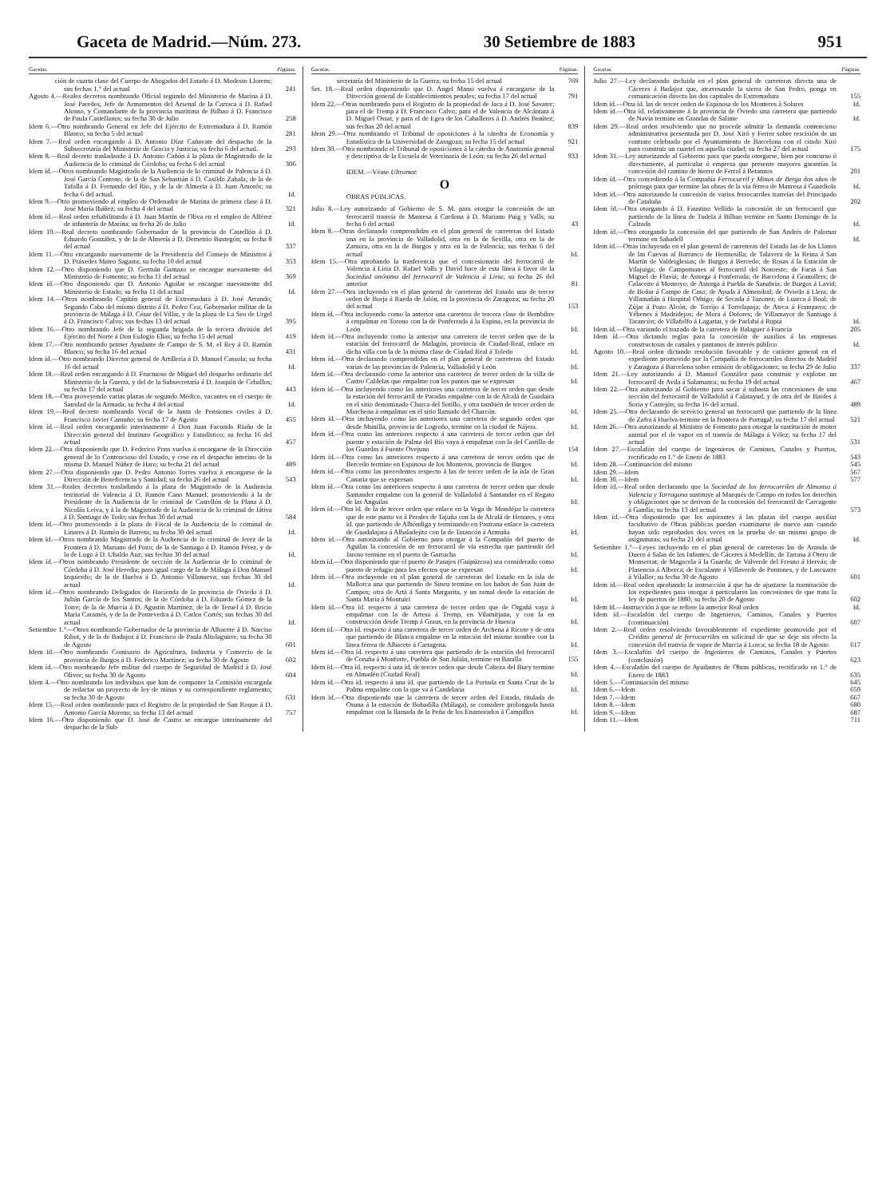Gaceta de Madrid.—Núm. 273. 30 Setiembre de 1883 951
Gacetas. Páginas.
ción de cuarta clase del Cuerpo de Abogados del Estado á D. Modesto Llorens; sus fechas 1.° del actual 241
Agosto 4.—Reales decretos nombrando Oficial segundo del Ministerio de Marina á D. José Paredes; Jefe de Armamentos del Arsenal de la Carraca á D. Rafael Alonso, y Comandante de la provincia marítima de Bilbao á D. Francisco de Paula Castellanos; su fecha 30 de Julio 258
Idem 6.—Otro nombrando General en Jefe del Ejército de Extremadura á D. Ramón Blanco; su fecha 5 del actual 281
Idem 7.—Real orden encargando á D. Antonio Díaz Cañavate del despacho de la Subsecretaría del Ministerio de Gracia y Justicia; su fecha 6 del actual. 293
Idem 8.—Real decreto trasladando á D. Antonio Cañón á la plaza de Magistrado de la Audiencia de lo criminal de Córdoba; su fecha 6 del actual 306
Idem íd.—Otros nombrando Magistrado de la Audiencia de lo criminal de Palencia á D. José García Centeno; de la de San Sebastián á D. Casildo Zabala; de la de Tafalla á D. Fernando del Río, y de la de Almería á D. Juan Amorós; su fecha 6 del actual. Id.
Idem 9.—Otro promoviendo al empleo de Ordenador de Marina de primera clase á D. José María Ibáñez; su fecha 4 del actual 321
Idem íd.—Real orden rehabilitando á D. Juan Martín de Oliva en el empleo de Alférez de infantería de Marina; su fecha 26 de Julio Id.
Idem 10.—Real decreto nombrando Gobernador de la provincia de Castellón á D. Eduardo González, y de la de Almería á D. Demetrio Bustegón; su fecha 8 del actual 337
Idem 11.—Otro encargando nuevamente de la Presidencia del Consejo de Ministros á D. Práxedes Mateo Sagasta; su fecha 10 del actual 353
Idem 12.—Otro disponiendo que D. Germán Gamazo se encargue nuevamente del Ministerio de Fomento; su fecha 11 del actual 369
Idem íd.—Otro disponiendo que D. Antonio Aguilar se encargue nuevamente del Ministerio de Estado; su fecha 11 del actual Id.
Idem 14.—Otros nombrando Capitán general de Extremadura á D. José Arrando; Segundo Cabo del mismo distrito á D. Pedro Cea; Gobernador militar de la provincia de Málaga á D. César del Villar, y de la plaza de La Seo de Urgel á D. Francisco Calvo; sus fechas 13 del actual 395
Idem 16.—Otro nombrando Jefe de la segunda brigada de la tercera división del Ejército del Norte á Don Eulogio Elías; su fecha 15 del actual 419
Idem 17.—Otro nombrando primer Ayudante de Campo de S. M. el Rey á D. Ramón Blanco; su fecha 16 del actual 431
Idem íd.—Otro nombrando Director general de Artillería á D. Manuel Cassola; su fecha 16 del actual Id.
Idem 18.—Real orden encargando á D. Fructuoso de Miguel del despacho ordinario del Ministerio de la Guerra, y del de la Subsecretaría á D. Joaquín de Ceballos; su fecha 17 del actual 443
Idem 18.—Otra proveyendo varias plazas de segundo Médico, vacantes en el cuerpo de Sanidad de la Armada; su fecha 4 del actual Id.
Idem 19.—Real decreto nombrando Vocal de la Junta de Pensiones civiles á D. Francisco Javier Camuño; su fecha 17 de Agosto 455
Idem íd.—Real orden encargando interinamente á Don Juan Facundo Riaño de la Dirección general del Instituto Geográfico y Estadístico; su fecha 16 del actual 457
Idem 22.—Otra disponiendo que D. Federico Pons vuelva á encargarse de la Dirección general de lo Contencioso del Estado, y cese en el despacho interino de la misma D. Manuel Núñez de Haro; su fecha 21 del actual 489
Idem 27.—Otra disponiendo que D. Pedro Antonio Torres vuelva á encargarse de la Dirección de Beneficencia y Sanidad; su fecha 26 del actual 543
Idem 31.—Reales decretos trasladando á la plaza de Magistrado de la Audiencia territorial de Valencia á D. Ramón Cano Manuel; promoviendo á la de Presidente de la Audiencia de lo criminal de Castellón de la Plana á D. Nicolás Leiva, y á la de Magistrado de la Audiencia de lo criminal de Játiva á D. Santiago de Todo; sus fechas 30 del actual 584
Idem íd.—Otro promoviendo á la plaza de Fiscal de la Audiencia de lo criminal de Linares á D. Ramón de Barreta; su fecha 30 del actual Id.
Idem íd.—Otros nombrando Magistrado de la Audiencia de lo criminal de Jerez de la Frontera á D. Mariano del Pozo; de la de Santiago á D. Ramón Pérez, y de la de Lugo á D. Ubaldo Auz; sus fechas 30 del actual Id.
Idem íd.—Otros nombrando Presidente de sección de la Audiencia de lo criminal de Córdoba á D. José Heredia; para igual cargo de la de Málaga á Don Manuel Izquierdo; de la de Huelva á D. Antonio Villanueva; sus fechas 30 del actual Id.
Idem íd.—Otros nombrando Delegados de Hacienda de la provincia de Oviedo á D. Julián García de los Santos; de la de Córdoba á D. Eduardo Gómez de la Torre; de la de Murcia á D. Agustín Martínez; de la de Teruel á D. Bricio María Caramés, y de la de Pontevedra á D. Carlos Cortés; sus fechas 30 del actual Id.
Setiembre 1.°—Otros nombrando Gobernador de la provincia de Albacete á D. Narciso Ribot, y de la de Badajoz á D. Francisco de Paula Altolaguirre; su fecha 30 de Agosto 601
Idem íd.—Otro nombrando Comisario de Agricultura, Industria y Comercio de la provincia de Burgos á D. Federico Martínez; su fecha 30 de Agosto 602
Idem íd.—Otro nombrando Jefe militar del cuerpo de Seguridad de Madrid á D. José Oliver; su fecha 30 de Agosto 604
Idem 4.—Otro nombrando los individuos que han de componer la Comisión encargada de redactar un proyecto de ley de minas y su correspondiente reglamento; su fecha 30 de Agosto 631
Idem 15.—Real orden nombrando para el Registro de la propiedad de San Roque á D. Antonio García Moreno; su fecha 13 del actual 757
Idem 16.—Otra disponiendo que D. José de Castro se encargue interinamente del despacho de la Sub-
Gacetas. Páginas.
secretaría del Ministerio de la Guerra; su fecha 15 del actual 769
Set. 18.—Real orden disponiendo que D. Angel Mansi vuelva á encargarse de la Dirección general de Establecimientos penales; su fecha 17 del actual 791
Idem 22.—Otras nombrando para el Registro de la propiedad de Jaca á D. José Savater; para el de Tremp á D. Francisco Calvo; para el de Valencia de Alcántara á D. Miguel Ossat, y para el de Egea de los Caballeros á D. Andrés Benítez; sus fechas 20 del actual 839
Idem 29.—Otra nombrando el Tribunal de oposiciones á la cátedra de Economía y Estadística de la Universidad de Zaragoza; su fecha 15 del actual 921
Idem 30.—Otra nombrando el Tribunal de oposiciones á la cátedra de Anatomía general y descriptiva de la Escuela de Veterinaria de León; su fecha 26 del actual 933
IDEM.—Véase Ultramar.
O
OBRAS PÚBLICAS.
Julio 8.—Ley autorizando al Gobierno de S. M. para otorgar la concesión de un ferrocarril tranvía de Manresa á Cardona á D. Mariano Puig y Valls; su fecha 6 del actual 43
Idem 8.—Otras declarando comprendidas en el plan general de carreteras del Estado una en la provincia de Valladolid, otra en la de Sevilla, otra en la de Zamora, otra en la de Burgos y otra en la de Palencia; sus fechas 6 del actual Id.
Idem 15.—Otra aprobando la trasferencia que el concesionario del ferrocarril de Valencia á Liria D. Rafael Valls y David hace de esta línea á favor de la Sociedad anónima del ferrocarril de Valencia á Liria; su fecha 26 del anterior 81
Idem 27.—Otra incluyendo en el plan general de carreteras del Estado una de tercer orden de Borja á Rueda de Jalón, en la provincia de Zaragoza; su fecha 20 del actual 153
Idem íd.—Otra incluyendo como la anterior una carretera de tercera clase de Bembibre á empalmar en Toreno con la de Ponferrada á la Espina, en la provincia de León Id.
Idem íd.—Otra incluyendo como la anterior una carretera de tercer orden que de la estación del ferrocarril de Malagón, provincia de Ciudad-Real, enlace en dicha villa con la de la misma clase de Ciudad Real á Toledo Id.
Idem íd.—Otra declarando comprendidas en el plan general de carreteras del Estado varias de las provincias de Palencia, Valladolid y León Id.
Idem íd.—Otra declarando como la anterior una carretera de tercer orden de la villa de Castro Caldelas que empalme con los puntos que se expresan Id.
Idem íd.—Otra incluyendo como las anteriores una carretera de tercer orden que desde la estación del ferrocarril de Paradas empalme con la de Alcalá de Guadaira en el sitio denominado Charca del Sotillo, y otra también de tercer orden de Marchena á empalmar en el sitio llamado del Charcón. Id.
Idem íd.—Otra incluyendo como las anteriores una carretera de segundo orden que desde Munilla, provincia de Logroño, termine en la ciudad de Nájera. Id.
Idem íd.—Otra como las anteriores respecto á una carretera de tercer orden que del puente y estación de Palma del Río vaya á empalmar con la del Castillo de los Guardas á Fuente Ovejuna 154
Idem íd.—Otra como las anteriores respecto á una carretera de tercer orden que de Bercedo termine en Espinosa de los Monteros, provincia de Burgos Id.
Idem íd.—Otra como las precedentes respecto á las de tercer orden de la isla de Gran Canaria que se expresan Id.
Idem íd.—Otra como las anteriores respecto á una carretera de tercer orden que desde Santander empalme con la general de Valladolid á Santander en el Regato de las Anguilas Id.
Idem íd.—Otra íd. de la de tercer orden que enlace en la Vega de Mondéjar la carretera que de este punto va á Perales de Tajuña con la de Alcalá de Henares, y otra íd. que partiendo de Alhóndiga y terminando en Pastrana enlace la carretera de Guadalajara á Albaladejito con la de Tarancón á Armuña Id.
Idem íd.—Otra autorizando al Gobierno para otorgar á la Compañía del puerto de Aguilas la concesión de un ferrocarril de vía estrecha que partiendo del Jaroso termine en el puerto de Garrucha Id.
Idem íd.—Otra disponiendo que el puerto de Pasajes (Guipúzcoa) sea considerado como puerto de refugio para los efectos que se expresan Id.
Idem íd.—Otra incluyendo en el plan general de carreteras del Estado en la isla de Mallorca una que partiendo de Sineu termine en los baños de San Juan de Campos; otra de Artá á Santa Margarita, y un ramal desde la estación de Santa María á Montuiri Id.
Idem íd.—Otra íd. respecto á una carretera de tercer orden que de Orgañá vaya á empalmar con la de Artesa á Tremp, en Vilamitjana, y con la en construcción desde Tremp á Graus, en la provincia de Huesca Id.
Idem íd.—Otra íd. respecto á una carretera de tercer orden de Archena á Ricote y de otra que partiendo de Blanca empalme en la estación del mismo nombre con la línea férrea de Albacete á Cartagena. Id.
Idem íd.—Otra íd. respecto á una carretera que partiendo de la estación del ferrocarril de Coruña á Monforte, Puebla de San Julián, termine en Baralla 155
Idem íd.—Otra íd. respecto á una íd. de tercer orden que desde Cabeza del Buey termine en Almadén (Ciudad Real) Id.
Idem íd.—Otra íd. respecto á una íd. que partiendo de La Portada en Santa Cruz de la Palma empalme con la que va á Candelaria Id.
Idem íd.—Otra disponiendo que la carretera de tercer orden del Estado, titulada de Osuna á la estación de Bobadilla (Málaga), se considere prolongada hasta empalmar con la llamada de la Peña de los Enamorados á Campillos Id.
Gacetas. Páginas.
Julio 27.—Ley declarando incluida en el plan general de carreteras directa una de Cáceres á Badajoz que, atravesando la sierra de San Pedro, ponga en comunicación directa las dos capitales de Extremadura 155
Idem íd.—Otra íd. las de tercer orden de Espinosa de los Monteros á Solares Id.
Idem íd.—Otra íd. relativamente á la provincia de Oviedo una carretera que partiendo de Navia termine en Grandas de Salime Id.
Idem 29.—Real orden resolviendo que no procede admitir la demanda contencioso administrativa presentada por D. José Xiró y Ferrer sobre rescisión de un contrato celebrado por el Ayuntamiento de Barcelona con el citado Xiró para construir un cuartel en aquella ciudad; su fecha 27 del actual 175
Idem 31.—Ley autorizando al Gobierno para que pueda otorgarse, bien por concurso ó directamente, al particular ó empresa que presente mayores garantías la concesión del camino de hierro de Ferrol á Betanzos 201
Idem íd.—Otra concediendo á la Compañía Ferrocarril y Minas de Berga dos años de prórroga para que termine las obras de la vía férrea de Manresa á Guardiola Id.
Idem íd.—Otra autorizando la concesión de varios ferrocarriles tranvías del Principado de Cataluña 202
Idem íd.—Otra otorgando á D. Faustino Vellido la concesión de un ferrocarril que partiendo de la línea de Tudela á Bilbao termine en Santo Domingo de la Calzada Id.
Idem íd.—Otra otorgando la concesión del que partiendo de San Andrés de Palomar termine en Sabadell Id.
Idem íd.—Otras incluyendo en el plan general de carreteras del Estado las de los Llanos de las Cuevas al Barranco de Hermosilla; de Talavera de la Reina á San Martín de Valdeiglesias; de Burgos á Bercedo; de Rosas á la Estación de Vilajuiga; de Campomanes al ferrocarril del Noroeste; de Faras á San Miguel de Fluviá; de Astorga á Ponferrada; de Barcelona á Granollers; de Calaceite á Monroyo; de Astorga á Puebla de Sanabria; de Burgos á Lavid; de Boñar á Campo de Caso; de Ayuda á Almendral; de Oviedo á Llera; de Villamañán á Hospital Orbigo; de Secada á Tazones; de Luarca á Boal; de Zújar á Pozo Alcón; de Torrijo á Torrelapaja; de Ateca á Franquera; de Yébenes á Madridejos; de Mora á Dolores; de Villamayor de Santiago á Tarancón; de Villafolfo á Lagartar, y de Parlabá á Rupiá Id.
Idem íd.—Otra variando el trazado de la carretera de Balaguer á Francia 205
Idem íd.—Otra dictando reglas para la concesión de auxilios á las empresas constructoras de canales y pantanos de interés público Id.
Agosto 10.—Real orden dictando resolución favorable y de carácter general en el expediente promovido por la Compañía de ferrocarriles directos de Madrid y Zaragoza á Barcelona sobre emisión de obligaciones; su fecha 29 de Julio 337
Idem 21.—Ley autorizando á D. Manuel González para construir y explotar un ferrocarril de Avila á Salamanca; su fecha 19 del actual 467
Idem 22.—Otra autorizando al Gobierno para sacar á subasta las concesiones de una sección del ferrocarril de Valladolid á Calatayud, y de otra del de Baides á Soria y Castejón; su fecha 16 del actual. 489
Idem 25.—Otra declarando de servicio general un ferrocarril que partiendo de la línea de Zafra á Huelva termine en la frontera de Portugal; su fecha 17 del actual 521
Idem 26.—Otra autorizando al Ministro de Fomento para otorgar la sustitución de motor animal por el de vapor en el tranvía de Málaga á Vélez; su fecha 17 del actual 531
Idem 27.—Escalafón del cuerpo de Ingenieros de Caminos, Canales y Puertos, rectificado en 1.° de Enero de 1883 543
Idem 28.—Continuación del mismo 545
Idem 29.—Idem 567
Idem 30.—Idem 577
Idem íd.—Real orden declarando que la Sociedad de los ferrocarriles de Almansa á Valencia y Tarragona sustituye al Marqués de Campo en todos los derechos y obligaciones que se derivan de la concesión del ferrocarril de Carcagente á Gandía; su fecha 13 del actual 573
Idem íd.—Otra disponiendo que los aspirantes á las plazas del cuerpo auxiliar facultativo de Obras públicas puedan examinarse de nuevo aun cuando hayan sido reprobados dos veces en la prueba de un mismo grupo de asignaturas; su fecha 21 del actual Id.
Setiembre 1.°—Leyes incluyendo en el plan general de carreteras las de Aranda de Duero á Salas de los Infantes; de Cáceres á Medellín; de Tarrasa á Otero de Monserrat; de Magacela á la Guarda; de Valverde del Fresno á Hervás; de Plasencia á Alberca; de Escalante á Villaverde de Pontones, y de Lascuarre á Vilaller; su fecha 30 de Agosto 601
Idem íd.—Real orden aprobando la instrucción á que ha de ajustarse la tramitación de los expedientes para otorgar á particulares las concesiones de que trata la ley de puertos de 1880; su fecha 20 de Agosto 602
Idem íd.—Instrucción á que se refiere la anterior Real orden Id.
Idem íd.—Escalafón del cuerpo de Ingenieros, Caminos, Canales y Puertos (continuación) 607
Idem 2.—Real orden resolviendo favorablemente el expediente promovido por el Crédito general de ferrocarriles en solicitud de que se deje sin efecto la concesión del tranvía de vapor de Murcia á Lorca; su fecha 18 de Agosto 617
Idem 3.—Escalafón del cuerpo de Ingenieros de Caminos, Canales y Puertos (conclusión) 623
Idem 4.—Escalafón del cuerpo de Ayudantes de Obras públicas, rectificado en 1.° de Enero de 1883 635
Idem 5.—Continuación del mismo 645
Idem 6.—Idem 659
Idem 7.—Idem 667
Idem 8.—Idem 680
Idem 9.—Idem 687
Idem 11.—Idem 711